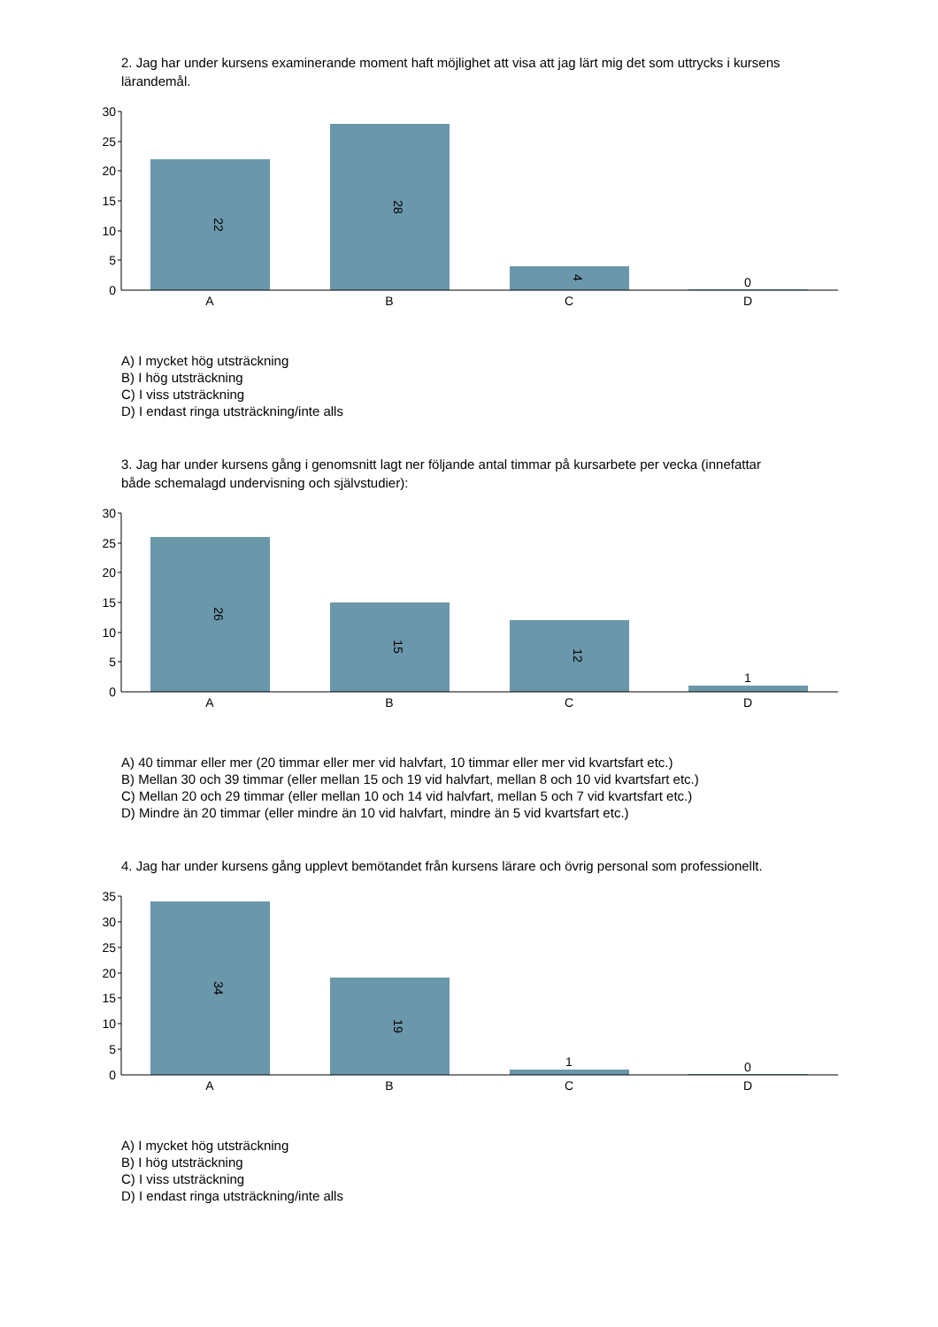2. Jag har under kursens examinerande moment haft möjlighet att visa att jag lärt mig det som uttrycks i kursens lärandemål.
30
25
20
15
10
5
0
22
28
4
0
A
B
C
D
A) I mycket hög utsträckning
B) I hög utsträckning
C) I viss utsträckning
D) I endast ringa utsträckning/inte alls
3. Jag har under kursens gång i genomsnitt lagt ner följande antal timmar på kursarbete per vecka (innefattar både schemalagd undervisning och självstudier):
30
25
20
15
10
5
0
26
15
12
1
A
B
C
D
A) 40 timmar eller mer (20 timmar eller mer vid halvfart, 10 timmar eller mer vid kvartsfart etc.)
B) Mellan 30 och 39 timmar (eller mellan 15 och 19 vid halvfart, mellan 8 och 10 vid kvartsfart etc.)
C) Mellan 20 och 29 timmar (eller mellan 10 och 14 vid halvfart, mellan 5 och 7 vid kvartsfart etc.)
D) Mindre än 20 timmar (eller mindre än 10 vid halvfart, mindre än 5 vid kvartsfart etc.)
4. Jag har under kursens gång upplevt bemötandet från kursens lärare och övrig personal som professionellt.
35
30
25
20
15
10
5
0
34
19
1
0
A
B
C
D
A) I mycket hög utsträckning
B) I hög utsträckning
C) I viss utsträckning
D) I endast ringa utsträckning/inte alls